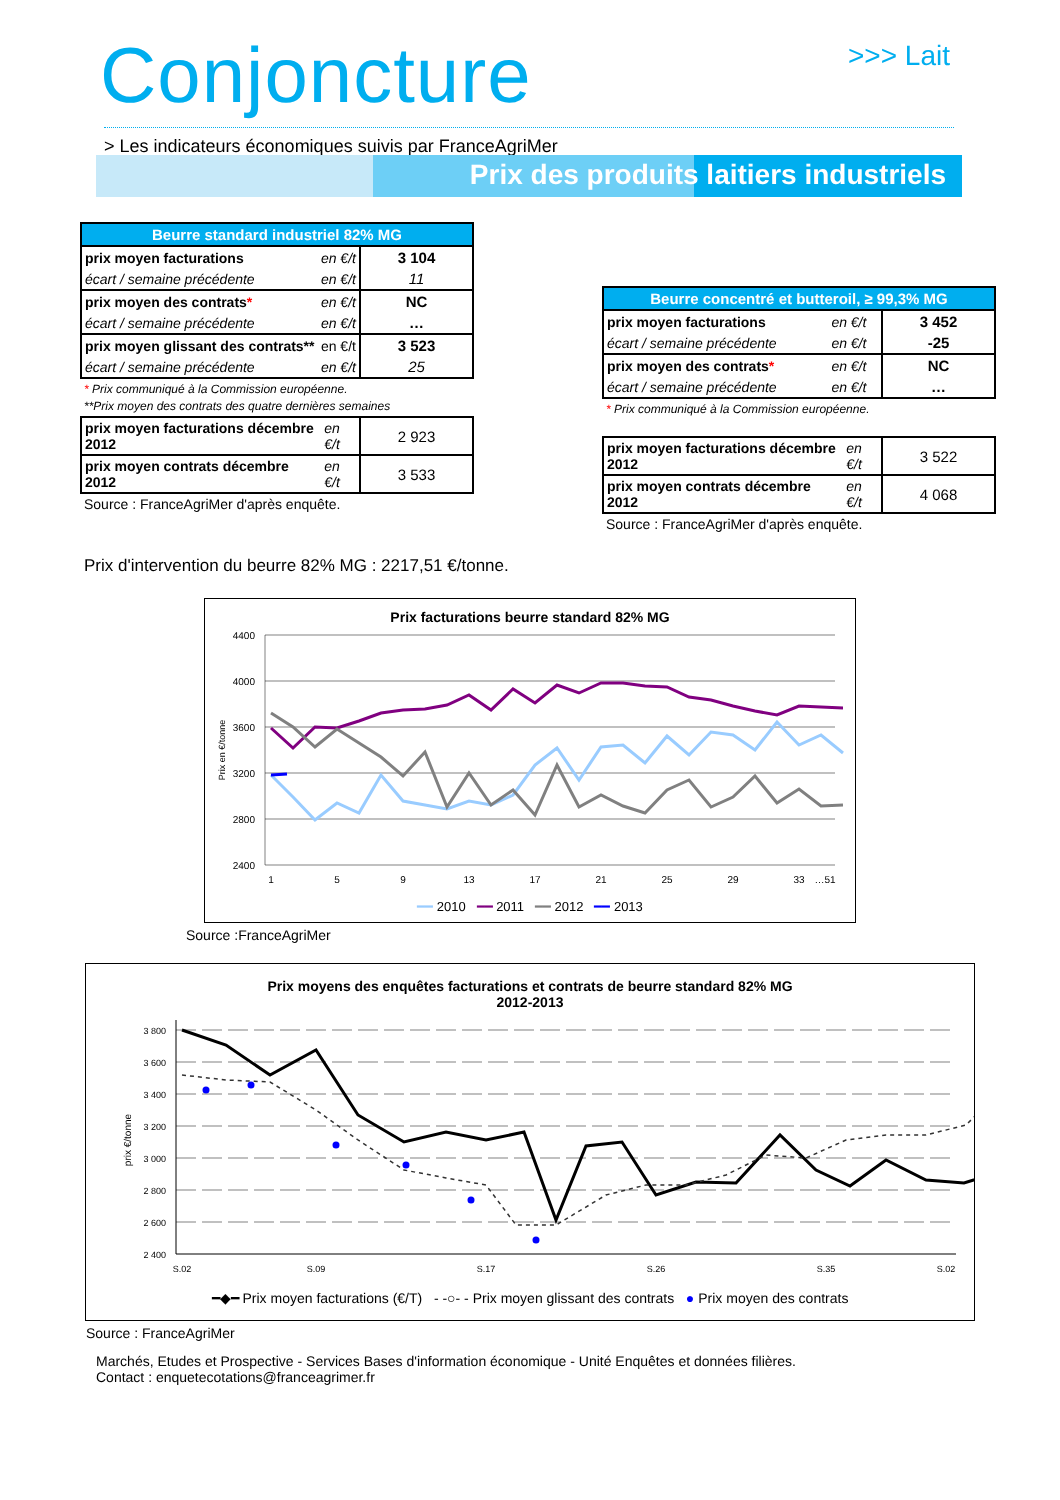Conjoncture >>> Lait
> Les indicateurs économiques suivis par FranceAgriMer
Prix des produits laitiers industriels
| Beurre standard industriel 82% MG | | |
| --- | --- | --- |
| prix moyen facturations | en €/t | 3 104 |
| écart / semaine précédente | en €/t | 11 |
| prix moyen des contrats * | en €/t | NC |
| écart / semaine précédente | en €/t | … |
| prix moyen glissant des contrats** | en €/t | 3 523 |
| écart / semaine précédente | en €/t | 25 |
* Prix communiqué à la Commission européenne.
**Prix moyen des contrats des quatre dernières semaines
| prix moyen facturations décembre 2012 | en €/t | 2 923 |
| prix moyen contrats décembre 2012 | en €/t | 3 533 |
Source : FranceAgriMer d'après enquête.
| Beurre concentré et butteroil, ≥ 99,3% MG | | |
| --- | --- | --- |
| prix moyen facturations | en €/t | 3 452 |
| écart / semaine précédente | en €/t | -25 |
| prix moyen des contrats * | en €/t | NC |
| écart / semaine précédente | en €/t | … |
* Prix communiqué à la Commission européenne.
| prix moyen facturations décembre 2012 | en €/t | 3 522 |
| prix moyen contrats décembre 2012 | en €/t | 4 068 |
Source : FranceAgriMer d'après enquête.
Prix d'intervention du beurre 82% MG : 2217,51 €/tonne.
Prix facturations beurre standard 82% MG
4400
4000
3600
3200
2800
2400
Prix en €/tonne
1
5
9
13
17
21
25
29
33
…51
━━ 2010 ━━ 2011 ━━ 2012 ━━ 2013
Source :FranceAgriMer
Prix moyens des enquêtes facturations et contrats de beurre standard 82% MG
2012-2013
3 800
3 600
3 400
3 200
3 000
2 800
2 600
2 400
prix €/tonne
S.02
S.09
S.17
S.26
S.35
S.02
━◆━ Prix moyen facturations (€/T) - -○- - Prix moyen glissant des contrats ● Prix moyen des contrats
Source : FranceAgriMer
Marchés, Etudes et Prospective - Services Bases d'information économique - Unité Enquêtes et données filières.
Contact : enquetecotations@franceagrimer.fr